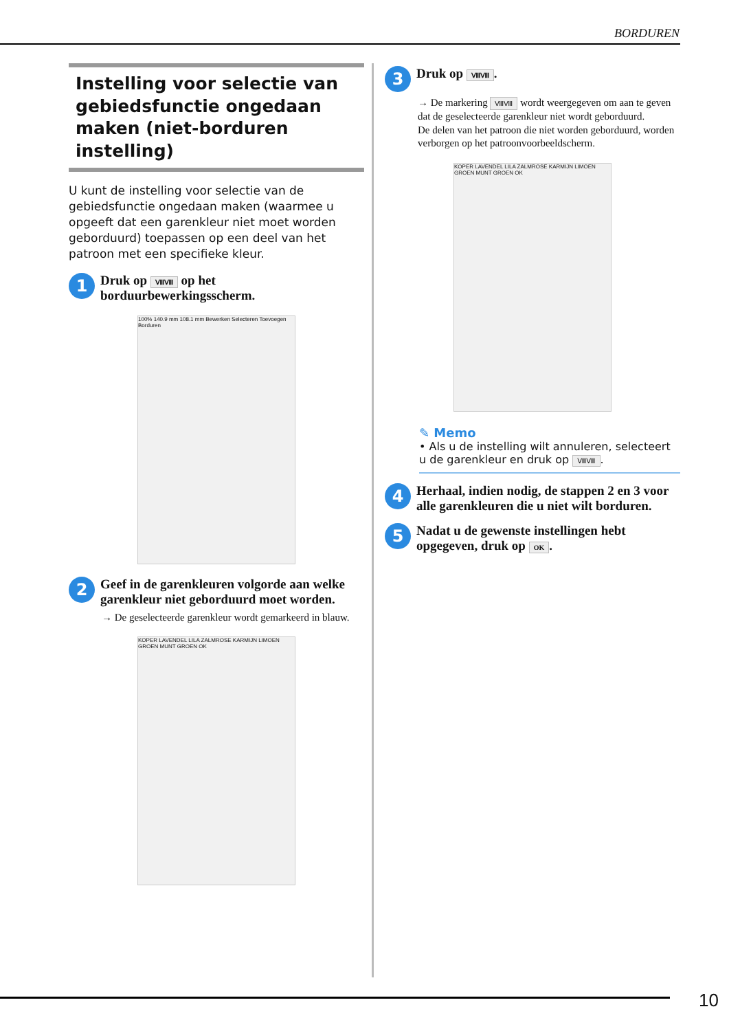BORDUREN
Instelling voor selectie van gebiedsfunctie ongedaan maken (niet-borduren instelling)
U kunt de instelling voor selectie van de gebiedsfunctie ongedaan maken (waarmee u opgeeft dat een garenkleur niet moet worden geborduurd) toepassen op een deel van het patroon met een specifieke kleur.
1
Druk op ⅧⅧ op het borduurbewerkingsscherm.
100% 140.9 mm 108.1 mm Bewerken Selecteren Toevoegen Borduren
2
Geef in de garenkleuren volgorde aan welke garenkleur niet geborduurd moet worden.
→ De geselecteerde garenkleur wordt gemarkeerd in blauw.
KOPER LAVENDEL LILA ZALMROSE KARMIJN LIMOEN GROEN MUNT GROEN OK
3
Druk op ⅧⅧ.
→ De markering ⅧⅧ wordt weergegeven om aan te geven dat de geselecteerde garenkleur niet wordt geborduurd.
De delen van het patroon die niet worden geborduurd, worden verborgen op het patroonvoorbeeldscherm.
KOPER LAVENDEL LILA ZALMROSE KARMIJN LIMOEN GROEN MUNT GROEN OK
✎ Memo
• Als u de instelling wilt annuleren, selecteert u de garenkleur en druk op ⅧⅧ.
4
Herhaal, indien nodig, de stappen 2 en 3 voor alle garenkleuren die u niet wilt borduren.
5
Nadat u de gewenste instellingen hebt opgegeven, druk op OK.
10